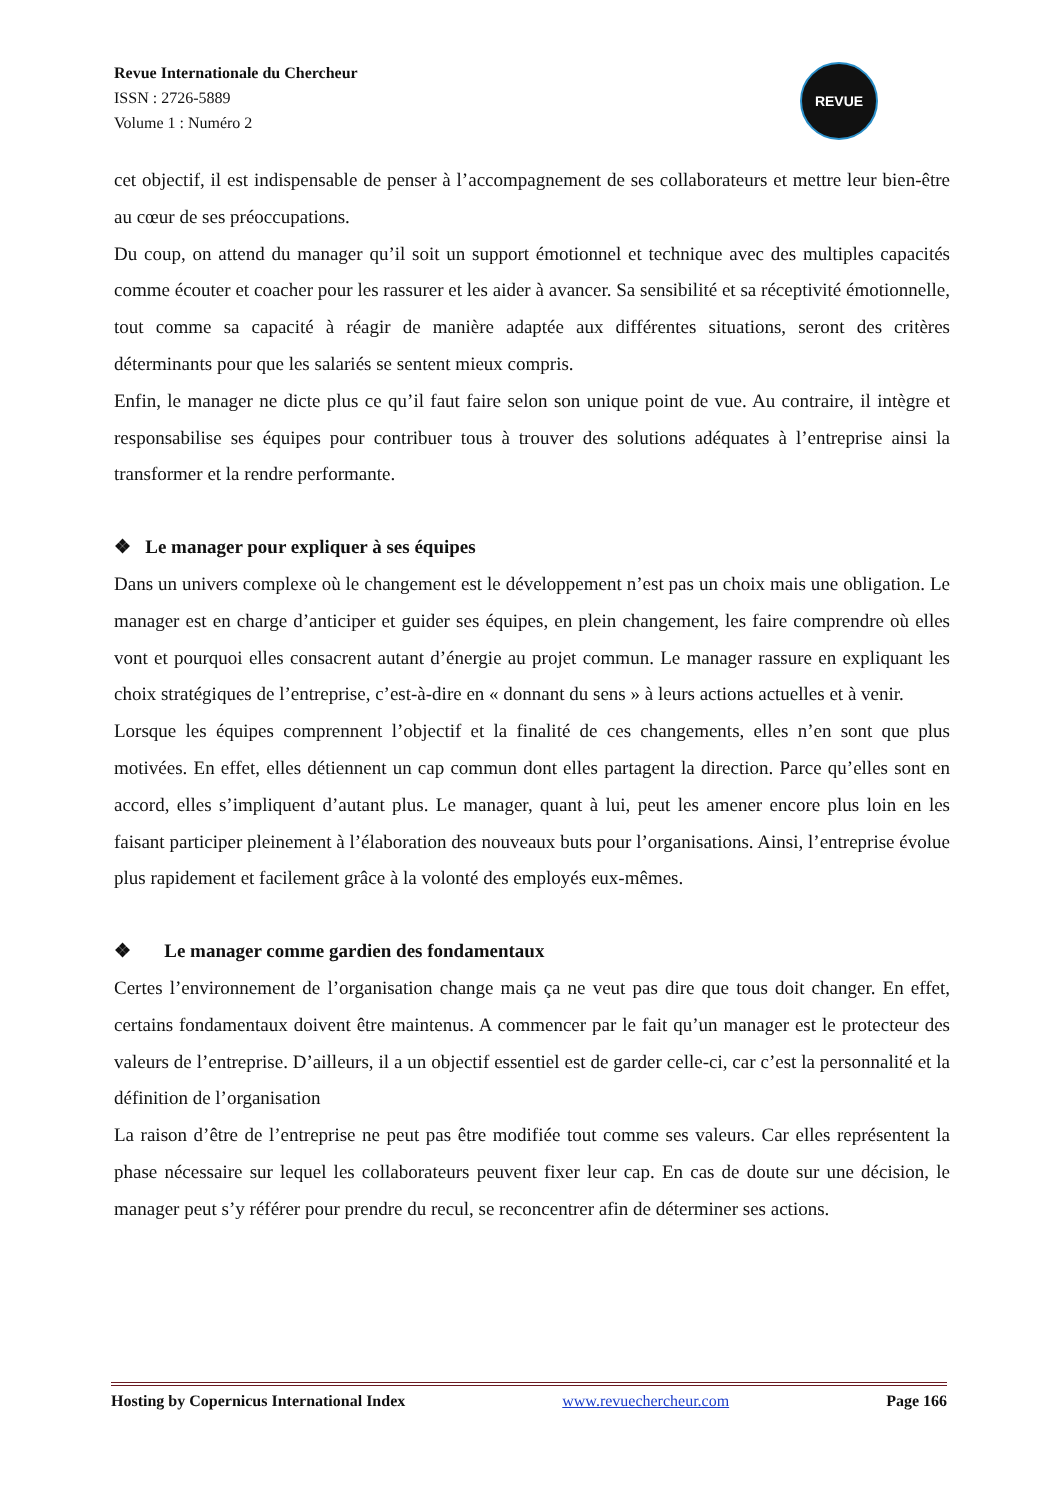Revue Internationale du Chercheur
ISSN : 2726-5889
Volume 1 : Numéro 2
REVUE
cet objectif, il est indispensable de penser à l’accompagnement de ses collaborateurs et mettre leur bien-être au cœur de ses préoccupations.
Du coup, on attend du manager qu’il soit un support émotionnel et technique avec des multiples capacités comme écouter et coacher pour les rassurer et les aider à avancer. Sa sensibilité et sa réceptivité émotionnelle, tout comme sa capacité à réagir de manière adaptée aux différentes situations, seront des critères déterminants pour que les salariés se sentent mieux compris.
Enfin, le manager ne dicte plus ce qu’il faut faire selon son unique point de vue. Au contraire, il intègre et responsabilise ses équipes pour contribuer tous à trouver des solutions adéquates à l’entreprise ainsi la transformer et la rendre performante.
❖ Le manager pour expliquer à ses équipes
Dans un univers complexe où le changement est le développement n’est pas un choix mais une obligation. Le manager est en charge d’anticiper et guider ses équipes, en plein changement, les faire comprendre où elles vont et pourquoi elles consacrent autant d’énergie au projet commun. Le manager rassure en expliquant les choix stratégiques de l’entreprise, c’est-à-dire en « donnant du sens » à leurs actions actuelles et à venir.
Lorsque les équipes comprennent l’objectif et la finalité de ces changements, elles n’en sont que plus motivées. En effet, elles détiennent un cap commun dont elles partagent la direction. Parce qu’elles sont en accord, elles s’impliquent d’autant plus. Le manager, quant à lui, peut les amener encore plus loin en les faisant participer pleinement à l’élaboration des nouveaux buts pour l’organisations. Ainsi, l’entreprise évolue plus rapidement et facilement grâce à la volonté des employés eux-mêmes.
❖ Le manager comme gardien des fondamentaux
Certes l’environnement de l’organisation change mais ça ne veut pas dire que tous doit changer. En effet, certains fondamentaux doivent être maintenus. A commencer par le fait qu’un manager est le protecteur des valeurs de l’entreprise. D’ailleurs, il a un objectif essentiel est de garder celle-ci, car c’est la personnalité et la définition de l’organisation
La raison d’être de l’entreprise ne peut pas être modifiée tout comme ses valeurs. Car elles représentent la phase nécessaire sur lequel les collaborateurs peuvent fixer leur cap. En cas de doute sur une décision, le manager peut s’y référer pour prendre du recul, se reconcentrer afin de déterminer ses actions.
Hosting by Copernicus International Index www.revuechercheur.com Page 166